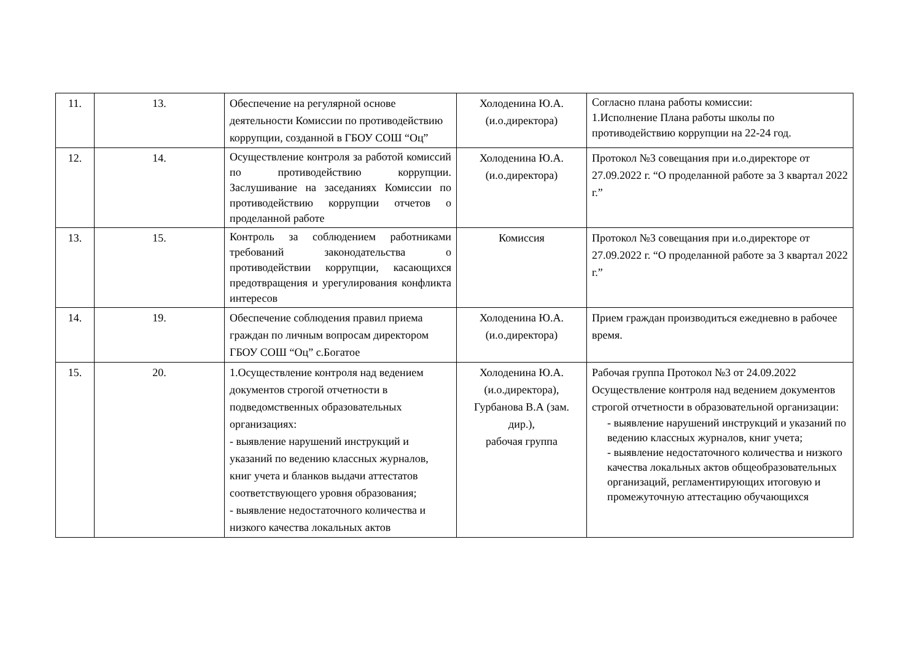| 11. | 13. | Обеспечение на регулярной основе деятельности Комиссии по противодействию коррупции, созданной в ГБОУ СОШ “Оц” | Холоденина Ю.А. (и.о.директора) | Согласно плана работы комиссии: 1.Исполнение Плана работы школы по противодействию коррупции на 22-24 год. |
| 12. | 14. | Осуществление контроля за работой комиссий по противодействию коррупции. Заслушивание на заседаниях Комиссии по противодействию коррупции отчетов о проделанной работе | Холоденина Ю.А. (и.о.директора) | Протокол №3 совещания при и.о.директоре от 27.09.2022 г. “О проделанной работе за 3 квартал 2022 г.” |
| 13. | 15. | Контроль за соблюдением работниками требований законодательства о противодействии коррупции, касающихся предотвращения и урегулирования конфликта интересов | Комиссия | Протокол №3 совещания при и.о.директоре от 27.09.2022 г. “О проделанной работе за 3 квартал 2022 г.” |
| 14. | 19. | Обеспечение соблюдения правил приема граждан по личным вопросам директором ГБОУ СОШ “Оц” с.Богатое | Холоденина Ю.А. (и.о.директора) | Прием граждан производиться ежедневно в рабочее время. |
| 15. | 20. | 1.Осуществление контроля над ведением документов строгой отчетности в подведомственных образовательных организациях: - выявление нарушений инструкций и указаний по ведению классных журналов, книг учета и бланков выдачи аттестатов соответствующего уровня образования; - выявление недостаточного количества и низкого качества локальных актов | Холоденина Ю.А. (и.о.директора), Гурбанова В.А (зам. дир.), рабочая группа | Рабочая группа Протокол №3 от 24.09.2022 Осуществление контроля над ведением документов строгой отчетности в образовательной организации: - выявление нарушений инструкций и указаний по ведению классных журналов, книг учета; - выявление недостаточного количества и низкого качества локальных актов общеобразовательных организаций, регламентирующих итоговую и промежуточную аттестацию обучающихся |